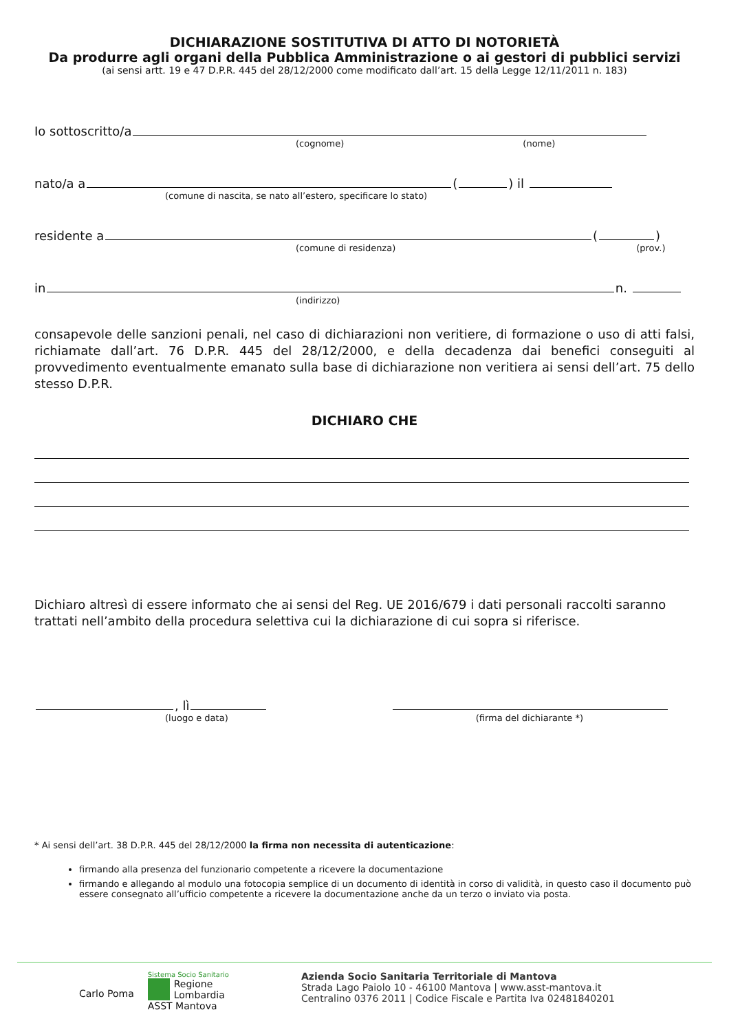DICHIARAZIONE SOSTITUTIVA DI ATTO DI NOTORIETÀ
Da produrre agli organi della Pubblica Amministrazione o ai gestori di pubblici servizi
(ai sensi artt. 19 e 47 D.P.R. 445 del 28/12/2000 come modificato dall’art. 15 della Legge 12/11/2011 n. 183)
Io sottoscritto/a
(cognome) (nome)
nato/a a ( ) il
(comune di nascita, se nato all’estero, specificare lo stato)
residente a ( )
(comune di residenza) (prov.)
in n.
(indirizzo)
consapevole delle sanzioni penali, nel caso di dichiarazioni non veritiere, di formazione o uso di atti falsi, richiamate dall’art. 76 D.P.R. 445 del 28/12/2000, e della decadenza dai benefici conseguiti al provvedimento eventualmente emanato sulla base di dichiarazione non veritiera ai sensi dell’art. 75 dello stesso D.P.R.
DICHIARO CHE
Dichiaro altresì di essere informato che ai sensi del Reg. UE 2016/679 i dati personali raccolti saranno trattati nell’ambito della procedura selettiva cui la dichiarazione di cui sopra si riferisce.
, lì
(luogo e data) (firma del dichiarante *)
* Ai sensi dell’art. 38 D.P.R. 445 del 28/12/2000 la firma non necessita di autenticazione:
firmando alla presenza del funzionario competente a ricevere la documentazione
firmando e allegando al modulo una fotocopia semplice di un documento di identità in corso di validità, in questo caso il documento può essere consegnato all’ufficio competente a ricevere la documentazione anche da un terzo o inviato via posta.
Carlo Poma
Sistema Socio Sanitario
Regione
Lombardia
ASST Mantova
Azienda Socio Sanitaria Territoriale di Mantova
Strada Lago Paiolo 10 - 46100 Mantova | www.asst-mantova.it
Centralino 0376 2011 | Codice Fiscale e Partita Iva 02481840201